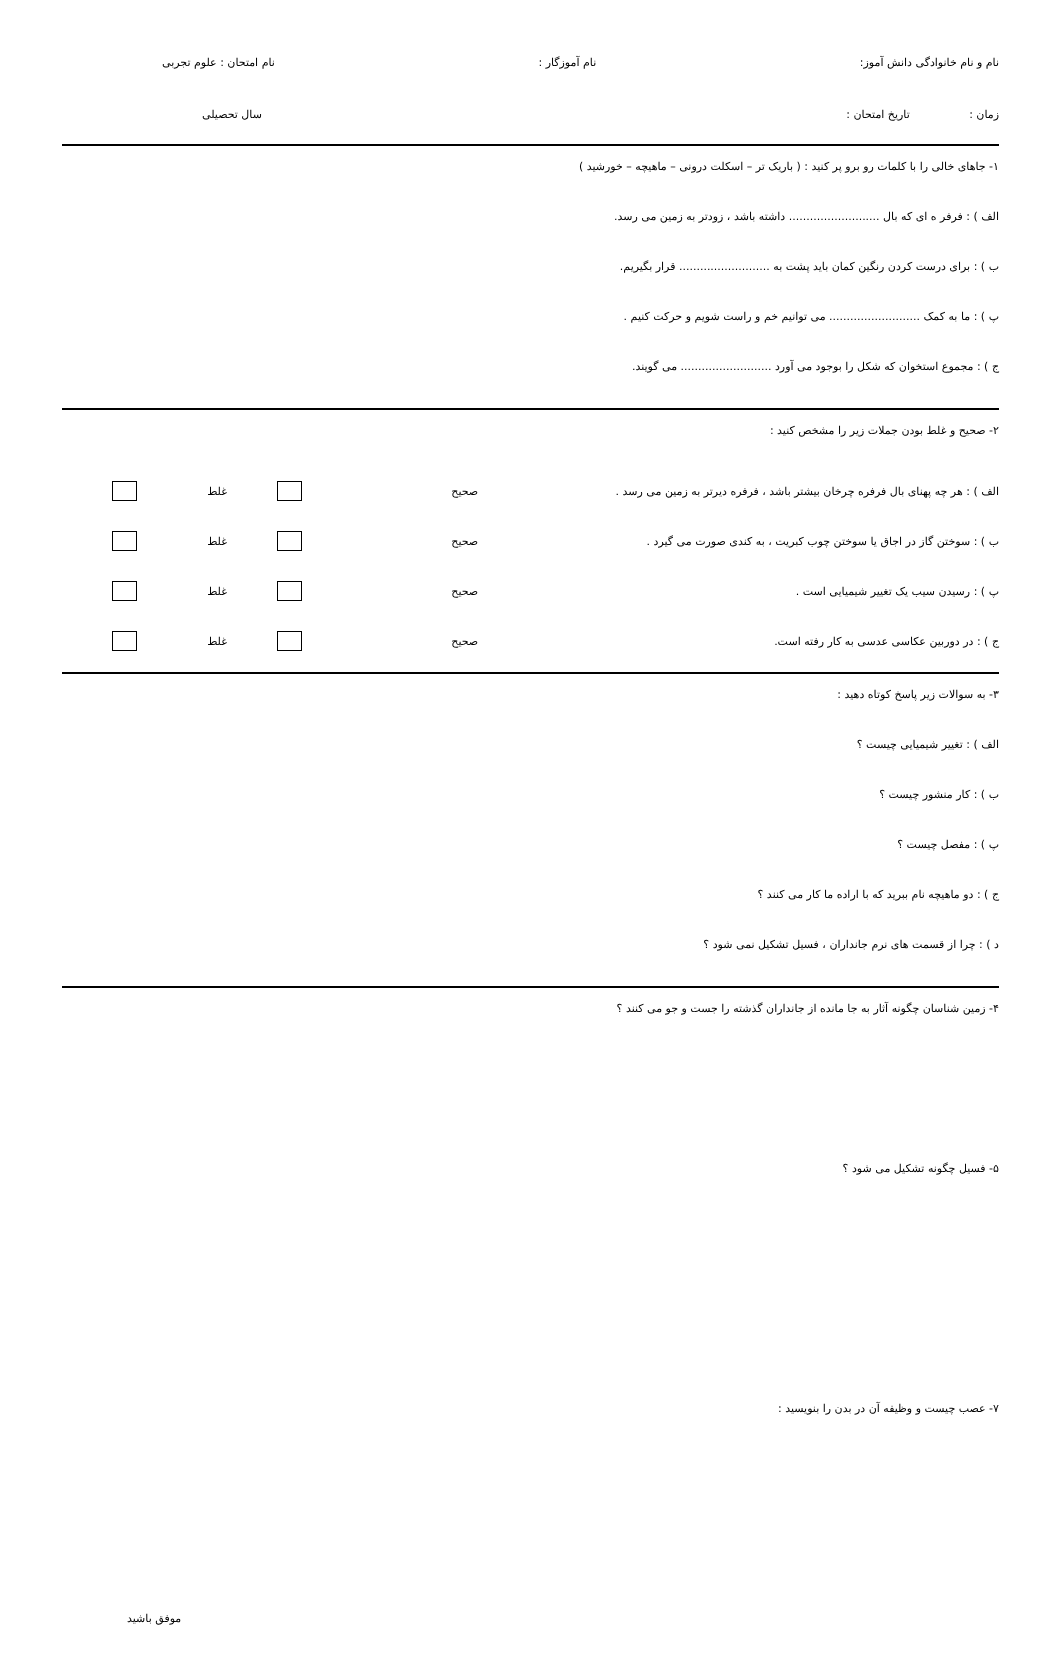نام و نام خانوادگی دانش آموز: نام آموزگار : نام امتحان : علوم تجربی
زمان : تاریخ امتحان : سال تحصیلی
۱- جاهای خالی را با کلمات رو برو پر کنید : ( باریک تر – اسکلت درونی – ماهیچه – خورشید )
الف ) : فرفر ه ای که بال .......................... داشته باشد ، زودتر به زمین می رسد.
ب ) : برای درست کردن رنگین کمان باید پشت به .......................... قرار بگیریم.
پ ) : ما به کمک .......................... می توانیم خم و راست شویم و حرکت کنیم .
ج ) : مجموع استخوان که شکل را بوجود می آورد .......................... می گویند.
۲- صحیح و غلط بودن جملات زیر را مشخص کنید :
الف ) : هر چه پهنای بال فرفره چرخان بیشتر باشد ، فرفره دیرتر به زمین می رسد . صحیح غلط
ب ) : سوختن گاز در اجاق یا سوختن چوب کبریت ، به کندی صورت می گیرد . صحیح غلط
پ ) : رسیدن سیب یک تغییر شیمیایی است . صحیح غلط
ج ) : در دوربین عکاسی عدسی به کار رفته است. صحیح غلط
۳- به سوالات زیر پاسخ کوتاه دهید :
الف ) : تغییر شیمیایی چیست ؟
ب ) : کار منشور چیست ؟
پ ) : مفصل چیست ؟
ج ) : دو ماهیچه نام ببرید که با اراده ما کار می کنند ؟
د ) : چرا از قسمت های نرم جانداران ، فسیل تشکیل نمی شود ؟
۴- زمین شناسان چگونه آثار به جا مانده از جانداران گذشته را جست و جو می کنند ؟
۵- فسیل چگونه تشکیل می شود ؟
۷- عصب چیست و وظیفه آن در بدن را بنویسید :
موفق باشید